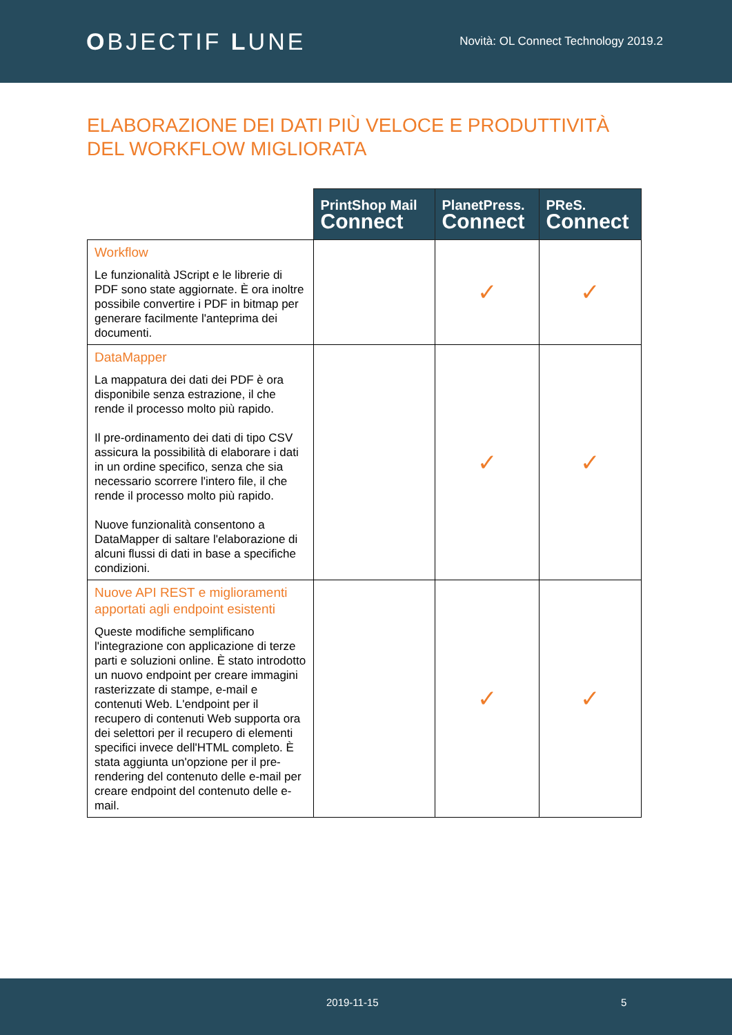OBJECTIF LUNE
Novità: OL Connect Technology 2019.2
ELABORAZIONE DEI DATI PIÙ VELOCE E PRODUTTIVITÀ DEL WORKFLOW MIGLIORATA
| | PrintShop Mail Connect | PlanetPress. Connect | PReS. Connect |
| Workflow Le funzionalità JScript e le librerie di PDF sono state aggiornate. È ora inoltre possibile convertire i PDF in bitmap per generare facilmente l'anteprima dei documenti. | | ✓ | ✓ |
| DataMapper La mappatura dei dati dei PDF è ora disponibile senza estrazione, il che rende il processo molto più rapido. Il pre-ordinamento dei dati di tipo CSV assicura la possibilità di elaborare i dati in un ordine specifico, senza che sia necessario scorrere l'intero file, il che rende il processo molto più rapido. Nuove funzionalità consentono a DataMapper di saltare l'elaborazione di alcuni flussi di dati in base a specifiche condizioni. | | ✓ | ✓ |
| Nuove API REST e miglioramenti apportati agli endpoint esistenti Queste modifiche semplificano l'integrazione con applicazione di terze parti e soluzioni online. È stato introdotto un nuovo endpoint per creare immagini rasterizzate di stampe, e-mail e contenuti Web. L'endpoint per il recupero di contenuti Web supporta ora dei selettori per il recupero di elementi specifici invece dell'HTML completo. È stata aggiunta un'opzione per il pre-rendering del contenuto delle e-mail per creare endpoint del contenuto delle e-mail. | | ✓ | ✓ |
2019-11-15 5